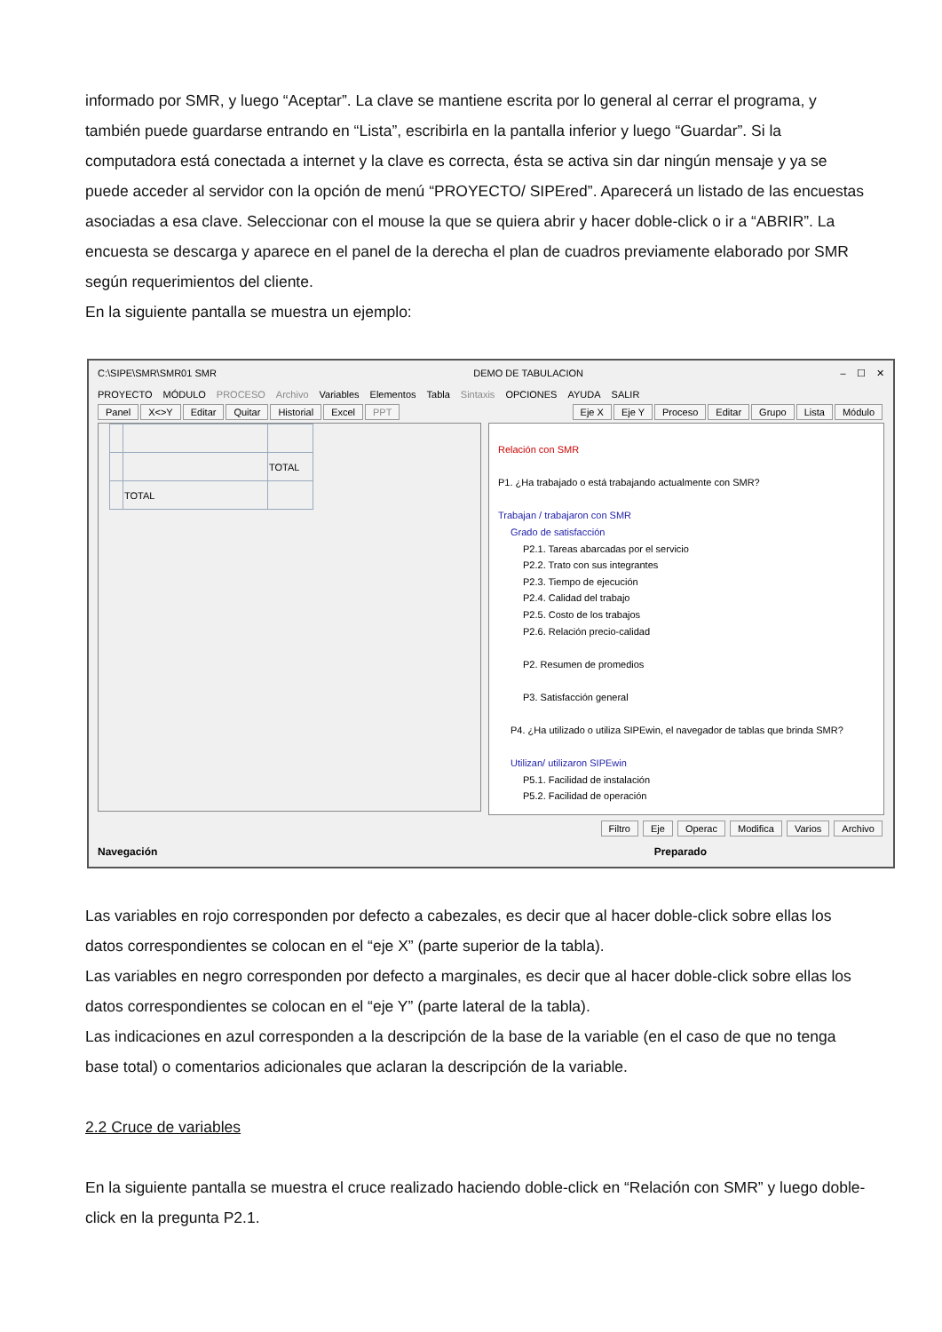informado por SMR, y luego “Aceptar”. La clave se mantiene escrita por lo general al cerrar el programa, y también puede guardarse entrando en “Lista”, escribirla en la pantalla inferior y luego “Guardar”. Si la computadora está conectada a internet y la clave es correcta, ésta se activa sin dar ningún mensaje y ya se puede acceder al servidor con la opción de menú “PROYECTO/ SIPEred”. Aparecerá un listado de las encuestas asociadas a esa clave. Seleccionar con el mouse la que se quiera abrir y hacer doble-click o ir a “ABRIR”. La encuesta se descarga y aparece en el panel de la derecha el plan de cuadros previamente elaborado por SMR según requerimientos del cliente.
En la siguiente pantalla se muestra un ejemplo:
C:\SIPE\SMR\SMR01 SMR DEMO DE TABULACION – ☐ ✕
PROYECTO MÓDULO PROCESO Archivo Variables Elementos Tabla Sintaxis OPCIONES AYUDA SALIR
Panel X<>Y Editar Quitar Historial Excel PPT
Eje X Eje Y Proceso Editar Grupo Lista Módulo
| | | TOTAL |
| | TOTAL | |
Relación con SMR
P1. ¿Ha trabajado o está trabajando actualmente con SMR?
Trabajan / trabajaron con SMR
Grado de satisfacción
P2.1. Tareas abarcadas por el servicio
P2.2. Trato con sus integrantes
P2.3. Tiempo de ejecución
P2.4. Calidad del trabajo
P2.5. Costo de los trabajos
P2.6. Relación precio-calidad
P2. Resumen de promedios
P3. Satisfacción general
P4. ¿Ha utilizado o utiliza SIPEwin, el navegador de tablas que brinda SMR?
Utilizan/ utilizaron SIPEwin
P5.1. Facilidad de instalación
P5.2. Facilidad de operación
Filtro Eje Operac Modifica Varios Archivo
Navegación Preparado
Las variables en rojo corresponden por defecto a cabezales, es decir que al hacer doble-click sobre ellas los datos correspondientes se colocan en el “eje X” (parte superior de la tabla).
Las variables en negro corresponden por defecto a marginales, es decir que al hacer doble-click sobre ellas los datos correspondientes se colocan en el “eje Y” (parte lateral de la tabla).
Las indicaciones en azul corresponden a la descripción de la base de la variable (en el caso de que no tenga base total) o comentarios adicionales que aclaran la descripción de la variable.
2.2 Cruce de variables
En la siguiente pantalla se muestra el cruce realizado haciendo doble-click en “Relación con SMR” y luego doble-click en la pregunta P2.1.